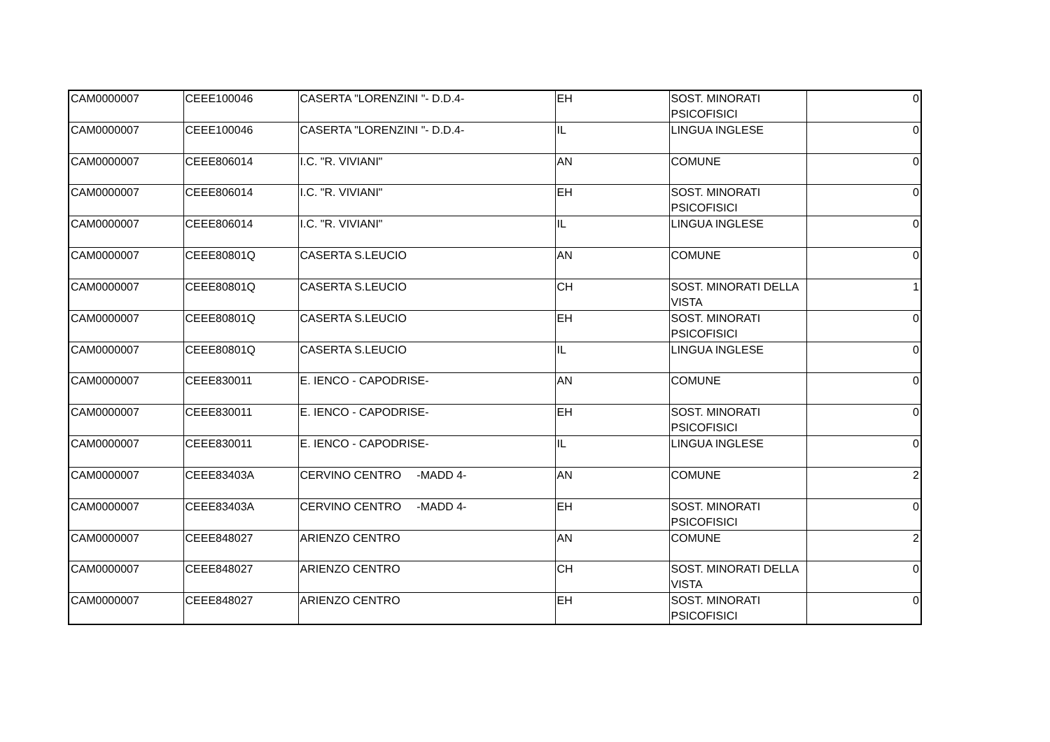| CAM0000007 | CEEE100046 | CASERTA "LORENZINI "- D.D.4- | EH | SOST. MINORATI PSICOFISICI | 0 |
| CAM0000007 | CEEE100046 | CASERTA "LORENZINI "- D.D.4- | IL | LINGUA INGLESE | 0 |
| CAM0000007 | CEEE806014 | I.C. "R. VIVIANI" | AN | COMUNE | 0 |
| CAM0000007 | CEEE806014 | I.C. "R. VIVIANI" | EH | SOST. MINORATI PSICOFISICI | 0 |
| CAM0000007 | CEEE806014 | I.C. "R. VIVIANI" | IL | LINGUA INGLESE | 0 |
| CAM0000007 | CEEE80801Q | CASERTA S.LEUCIO | AN | COMUNE | 0 |
| CAM0000007 | CEEE80801Q | CASERTA S.LEUCIO | CH | SOST. MINORATI DELLA VISTA | 1 |
| CAM0000007 | CEEE80801Q | CASERTA S.LEUCIO | EH | SOST. MINORATI PSICOFISICI | 0 |
| CAM0000007 | CEEE80801Q | CASERTA S.LEUCIO | IL | LINGUA INGLESE | 0 |
| CAM0000007 | CEEE830011 | E. IENCO - CAPODRISE- | AN | COMUNE | 0 |
| CAM0000007 | CEEE830011 | E. IENCO - CAPODRISE- | EH | SOST. MINORATI PSICOFISICI | 0 |
| CAM0000007 | CEEE830011 | E. IENCO - CAPODRISE- | IL | LINGUA INGLESE | 0 |
| CAM0000007 | CEEE83403A | CERVINO CENTRO -MADD 4- | AN | COMUNE | 2 |
| CAM0000007 | CEEE83403A | CERVINO CENTRO -MADD 4- | EH | SOST. MINORATI PSICOFISICI | 0 |
| CAM0000007 | CEEE848027 | ARIENZO CENTRO | AN | COMUNE | 2 |
| CAM0000007 | CEEE848027 | ARIENZO CENTRO | CH | SOST. MINORATI DELLA VISTA | 0 |
| CAM0000007 | CEEE848027 | ARIENZO CENTRO | EH | SOST. MINORATI PSICOFISICI | 0 |